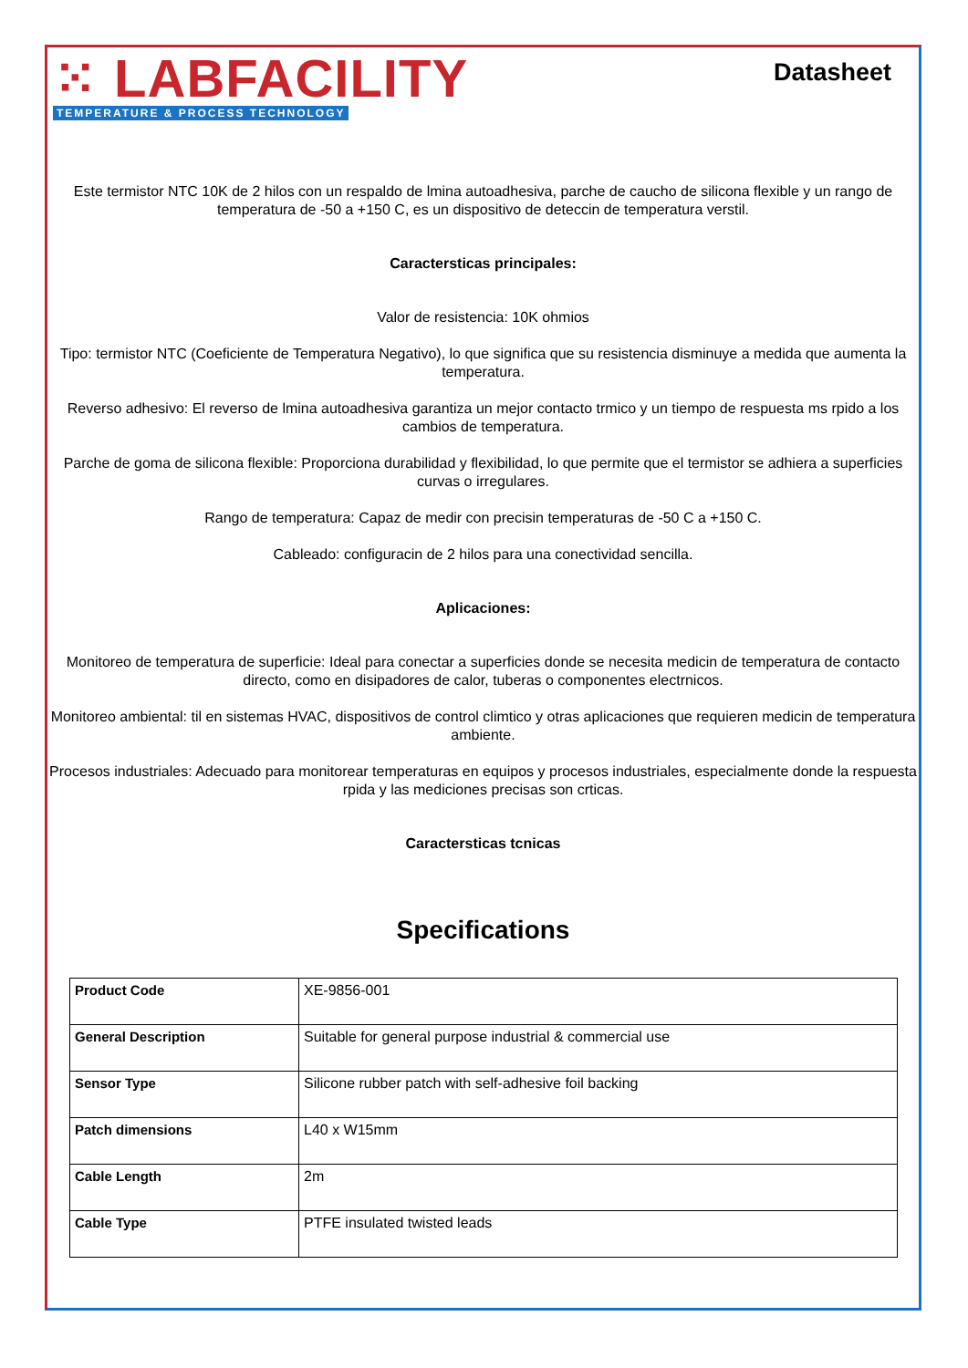⁙ LABFACILITY
TEMPERATURE & PROCESS TECHNOLOGY
Datasheet
Este termistor NTC 10K de 2 hilos con un respaldo de lmina autoadhesiva, parche de caucho de silicona flexible y un rango de temperatura de -50 a +150 C, es un dispositivo de deteccin de temperatura verstil.
Caractersticas principales:
Valor de resistencia: 10K ohmios
Tipo: termistor NTC (Coeficiente de Temperatura Negativo), lo que significa que su resistencia disminuye a medida que aumenta la temperatura.
Reverso adhesivo: El reverso de lmina autoadhesiva garantiza un mejor contacto trmico y un tiempo de respuesta ms rpido a los cambios de temperatura.
Parche de goma de silicona flexible: Proporciona durabilidad y flexibilidad, lo que permite que el termistor se adhiera a superficies curvas o irregulares.
Rango de temperatura: Capaz de medir con precisin temperaturas de -50 C a +150 C.
Cableado: configuracin de 2 hilos para una conectividad sencilla.
Aplicaciones:
Monitoreo de temperatura de superficie: Ideal para conectar a superficies donde se necesita medicin de temperatura de contacto directo, como en disipadores de calor, tuberas o componentes electrnicos.
Monitoreo ambiental: til en sistemas HVAC, dispositivos de control climtico y otras aplicaciones que requieren medicin de temperatura ambiente.
Procesos industriales: Adecuado para monitorear temperaturas en equipos y procesos industriales, especialmente donde la respuesta rpida y las mediciones precisas son crticas.
Caractersticas tcnicas
Specifications
| Product Code | XE-9856-001 |
| General Description | Suitable for general purpose industrial & commercial use |
| Sensor Type | Silicone rubber patch with self-adhesive foil backing |
| Patch dimensions | L40 x W15mm |
| Cable Length | 2m |
| Cable Type | PTFE insulated twisted leads |